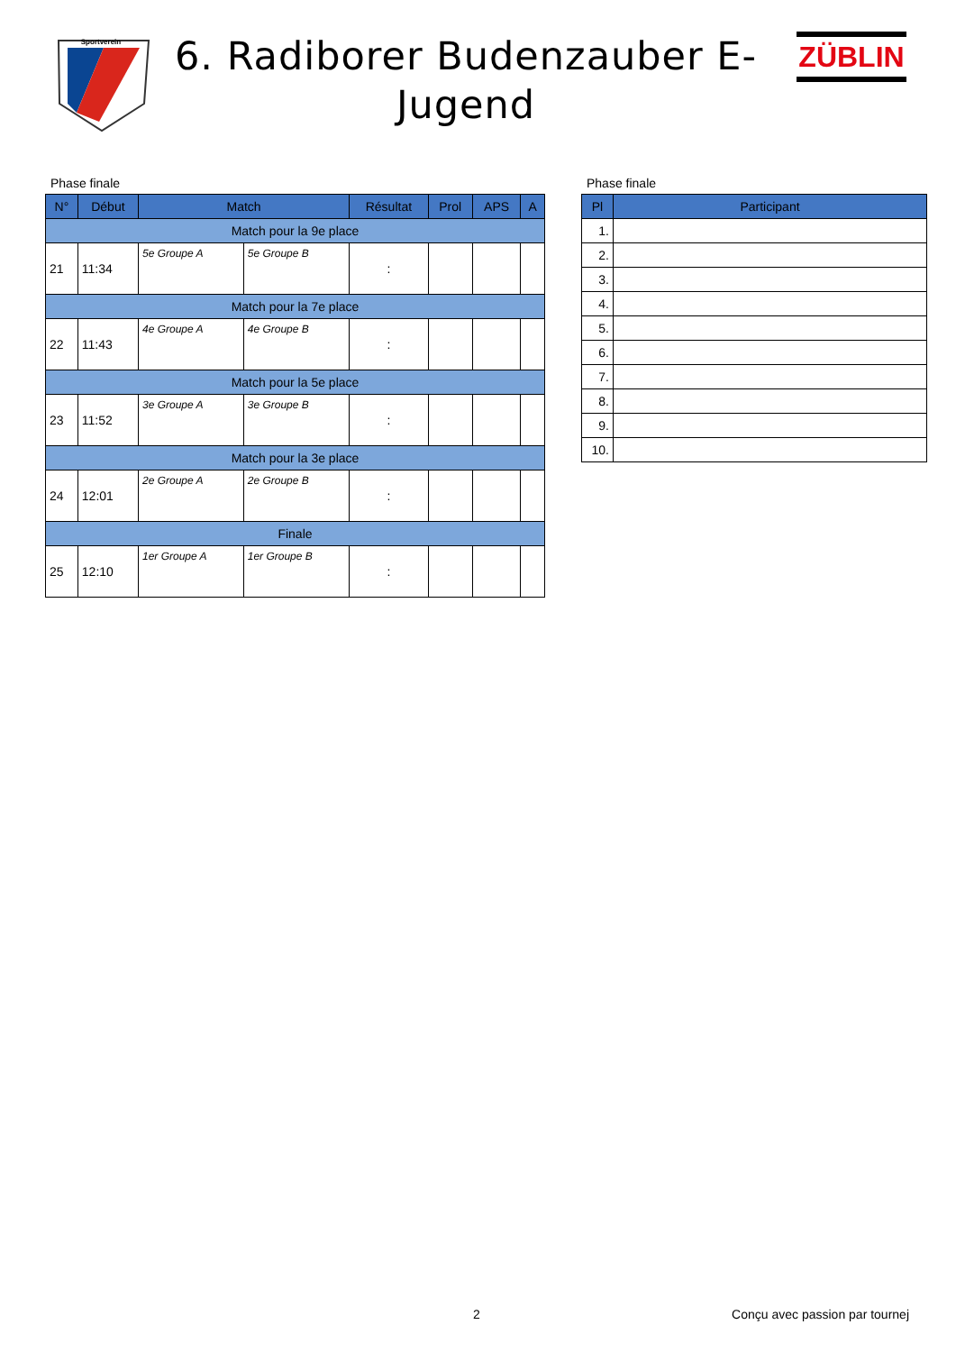Sportverein
6. Radiborer Budenzauber E-Jugend
ZÜBLIN
Phase finale
| N° | Début | Match | | Résultat | Prol | APS | A |
| --- | --- | --- | --- | --- | --- | --- | --- |
| Match pour la 9e place | | | | | | | |
| 21 | 11:34 | 5e Groupe A | 5e Groupe B | : | | | |
| Match pour la 7e place | | | | | | | |
| 22 | 11:43 | 4e Groupe A | 4e Groupe B | : | | | |
| Match pour la 5e place | | | | | | | |
| 23 | 11:52 | 3e Groupe A | 3e Groupe B | : | | | |
| Match pour la 3e place | | | | | | | |
| 24 | 12:01 | 2e Groupe A | 2e Groupe B | : | | | |
| Finale | | | | | | | |
| 25 | 12:10 | 1er Groupe A | 1er Groupe B | : | | | |
Phase finale
| Pl | Participant |
| --- | --- |
| 1. | |
| 2. | |
| 3. | |
| 4. | |
| 5. | |
| 6. | |
| 7. | |
| 8. | |
| 9. | |
| 10. | |
2 Conçu avec passion par tournej